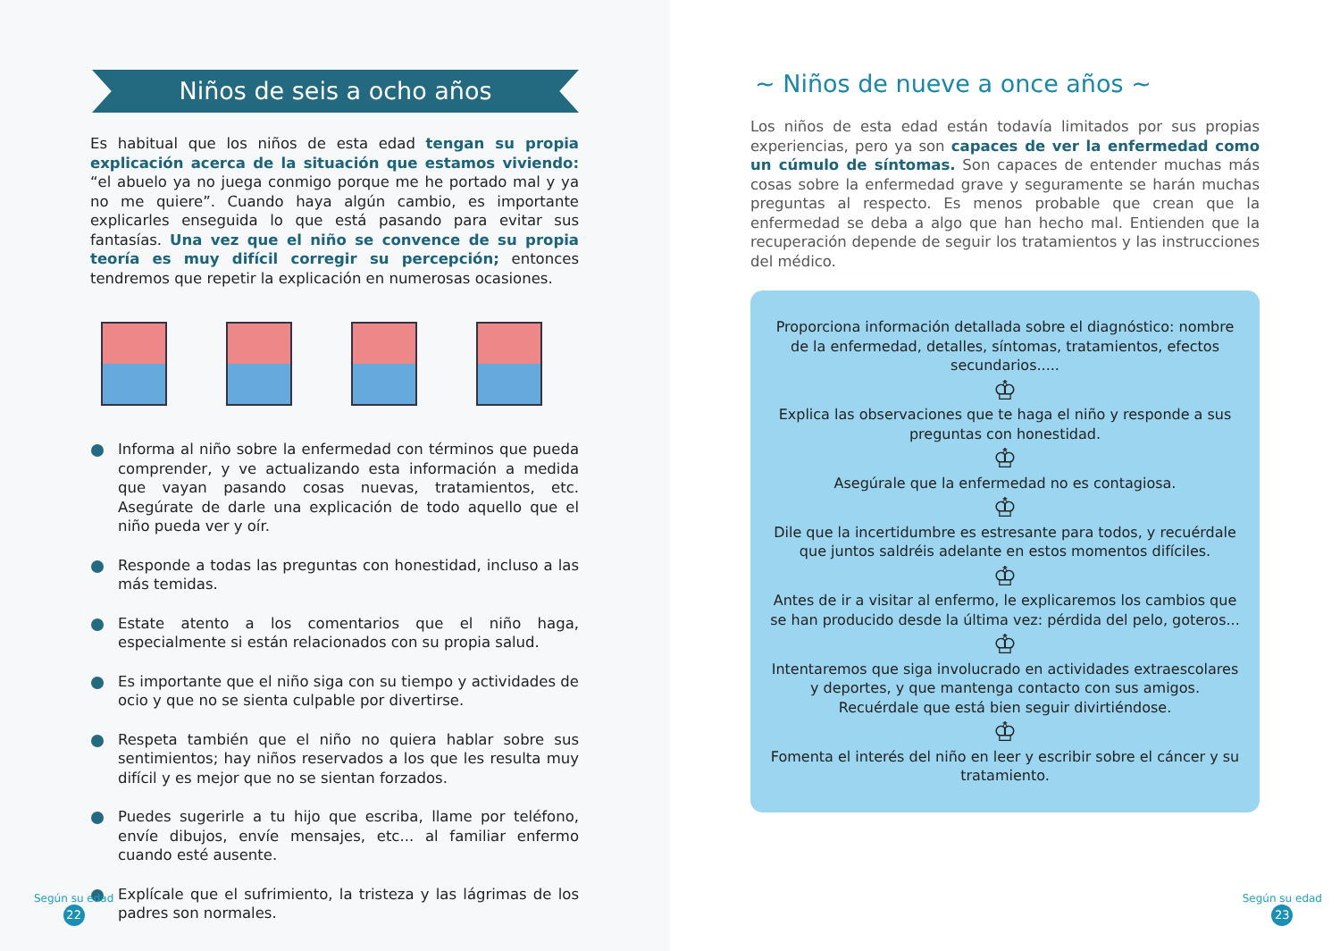Niños de seis a ocho años
Es habitual que los niños de esta edad tengan su propia explicación acerca de la situación que estamos viviendo: “el abuelo ya no juega conmigo porque me he portado mal y ya no me quiere”. Cuando haya algún cambio, es importante explicarles enseguida lo que está pasando para evitar sus fantasías. Una vez que el niño se convence de su propia teoría es muy difícil corregir su percepción; entonces tendremos que repetir la explicación en numerosas ocasiones.
Informa al niño sobre la enfermedad con términos que pueda comprender, y ve actualizando esta información a medida que vayan pasando cosas nuevas, tratamientos, etc. Asegúrate de darle una explicación de todo aquello que el niño pueda ver y oír.
Responde a todas las preguntas con honestidad, incluso a las más temidas.
Estate atento a los comentarios que el niño haga, especialmente si están relacionados con su propia salud.
Es importante que el niño siga con su tiempo y actividades de ocio y que no se sienta culpable por divertirse.
Respeta también que el niño no quiera hablar sobre sus sentimientos; hay niños reservados a los que les resulta muy difícil y es mejor que no se sientan forzados.
Puedes sugerirle a tu hijo que escriba, llame por teléfono, envíe dibujos, envíe mensajes, etc... al familiar enfermo cuando esté ausente.
Explícale que el sufrimiento, la tristeza y las lágrimas de los padres son normales.
Según su edad
22
~ Niños de nueve a once años ~
Los niños de esta edad están todavía limitados por sus propias experiencias, pero ya son capaces de ver la enfermedad como un cúmulo de síntomas. Son capaces de entender muchas más cosas sobre la enfermedad grave y seguramente se harán muchas preguntas al respecto. Es menos probable que crean que la enfermedad se deba a algo que han hecho mal. Entienden que la recuperación depende de seguir los tratamientos y las instrucciones del médico.
Proporciona información detallada sobre el diagnóstico: nombre de la enfermedad, detalles, síntomas, tratamientos, efectos secundarios.....
♔
Explica las observaciones que te haga el niño y responde a sus preguntas con honestidad.
♔
Asegúrale que la enfermedad no es contagiosa.
♔
Dile que la incertidumbre es estresante para todos, y recuérdale que juntos saldréis adelante en estos momentos difíciles.
♔
Antes de ir a visitar al enfermo, le explicaremos los cambios que se han producido desde la última vez: pérdida del pelo, goteros...
♔
Intentaremos que siga involucrado en actividades extraescolares y deportes, y que mantenga contacto con sus amigos. Recuérdale que está bien seguir divirtiéndose.
♔
Fomenta el interés del niño en leer y escribir sobre el cáncer y su tratamiento.
Según su edad
23